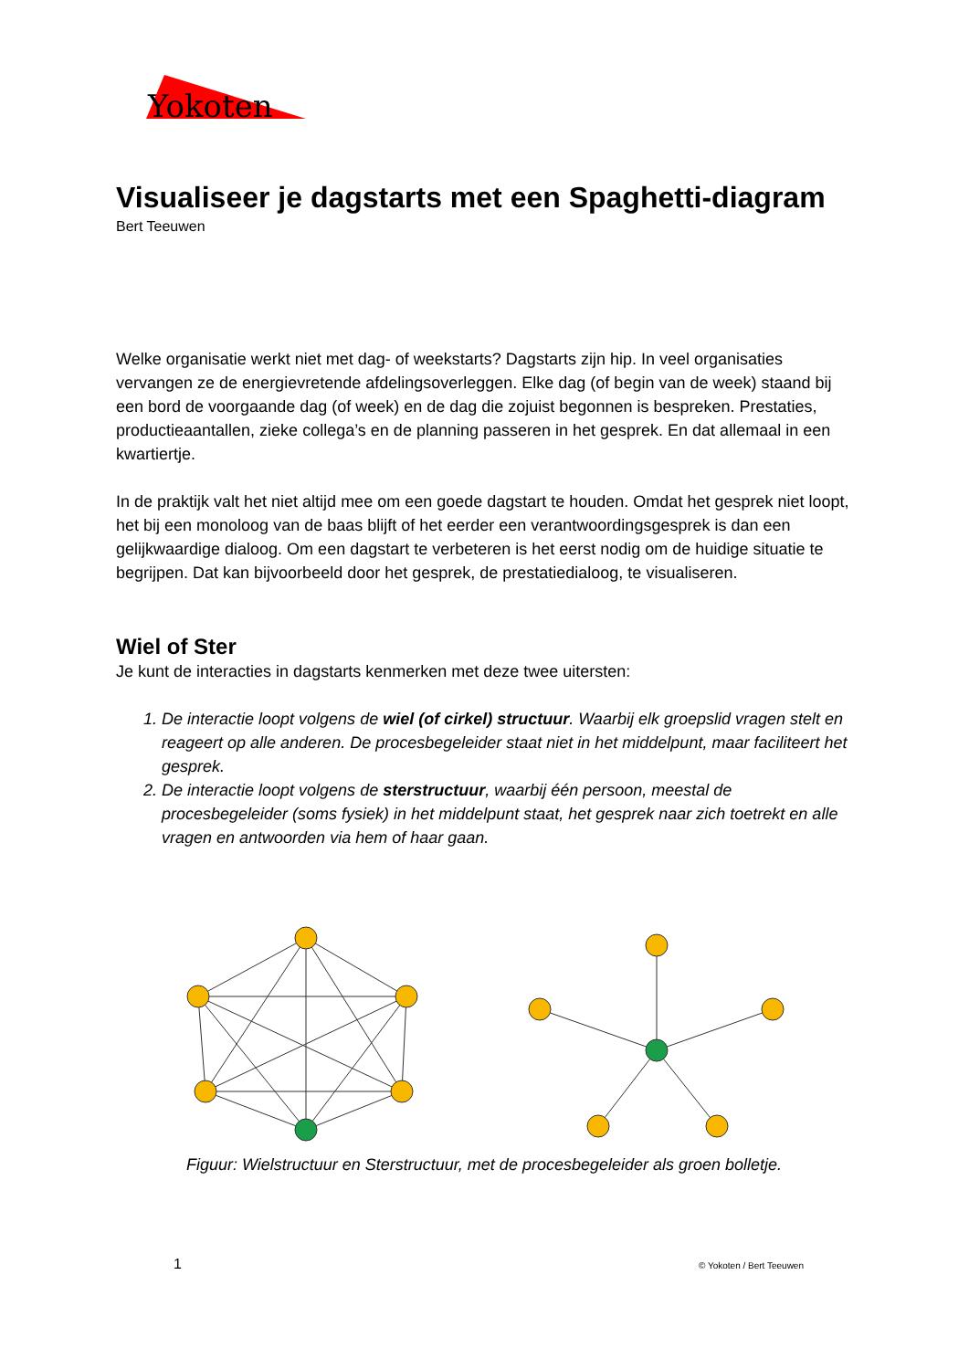Yokoten
Visualiseer je dagstarts met een Spaghetti-diagram
Bert Teeuwen
Welke organisatie werkt niet met dag- of weekstarts? Dagstarts zijn hip. In veel organisaties vervangen ze de energievretende afdelingsoverleggen. Elke dag (of begin van de week) staand bij een bord de voorgaande dag (of week) en de dag die zojuist begonnen is bespreken. Prestaties, productieaantallen, zieke collega’s en de planning passeren in het gesprek. En dat allemaal in een kwartiertje.
In de praktijk valt het niet altijd mee om een goede dagstart te houden. Omdat het gesprek niet loopt, het bij een monoloog van de baas blijft of het eerder een verantwoordingsgesprek is dan een gelijkwaardige dialoog. Om een dagstart te verbeteren is het eerst nodig om de huidige situatie te begrijpen. Dat kan bijvoorbeeld door het gesprek, de prestatiedialoog, te visualiseren.
Wiel of Ster
Je kunt de interacties in dagstarts kenmerken met deze twee uitersten:
1. De interactie loopt volgens de wiel (of cirkel) structuur. Waarbij elk groepslid vragen stelt en reageert op alle anderen. De procesbegeleider staat niet in het middelpunt, maar faciliteert het gesprek.
2. De interactie loopt volgens de sterstructuur, waarbij één persoon, meestal de procesbegeleider (soms fysiek) in het middelpunt staat, het gesprek naar zich toetrekt en alle vragen en antwoorden via hem of haar gaan.
Figuur: Wielstructuur en Sterstructuur, met de procesbegeleider als groen bolletje.
1 © Yokoten / Bert Teeuwen